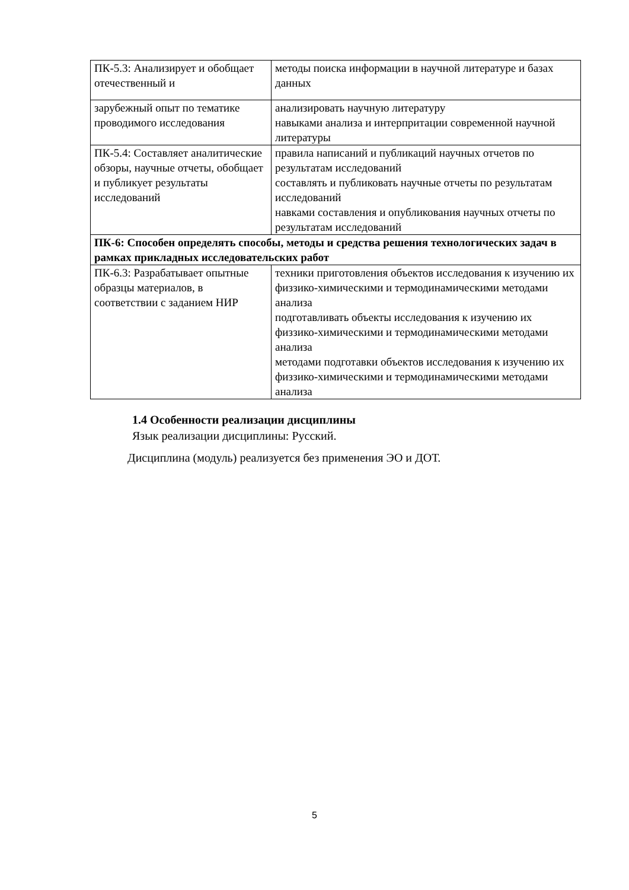| ПК-5.3: Анализирует и обобщает отечественный и | методы поиска информации в научной литературе и базах данных |
| зарубежный опыт по тематике проводимого исследования | анализировать научную литературу навыками анализа и интерпритации современной научной литературы |
| ПК-5.4: Составляет аналитические обзоры, научные отчеты, обобщает и публикует результаты исследований | правила написаний и публикаций научных отчетов по результатам исследований составлять и публиковать научные отчеты по результатам исследований навками составления и опубликования научных отчеты по результатам исследований |
| ПК-6: Способен определять способы, методы и средства решения технологических задач в рамках прикладных исследовательских работ | |
| ПК-6.3: Разрабатывает опытные образцы материалов, в соответствии с заданием НИР | техники приготовления объектов исследования к изучению их физзико-химическими и термодинамическими методами анализа подготавливать объекты исследования к изучению их физзико-химическими и термодинамическими методами анализа методами подготавки объектов исследования к изучению их физзико-химическими и термодинамическими методами анализа |
1.4 Особенности реализации дисциплины
Язык реализации дисциплины: Русский.
Дисциплина (модуль) реализуется без применения ЭО и ДОТ.
5